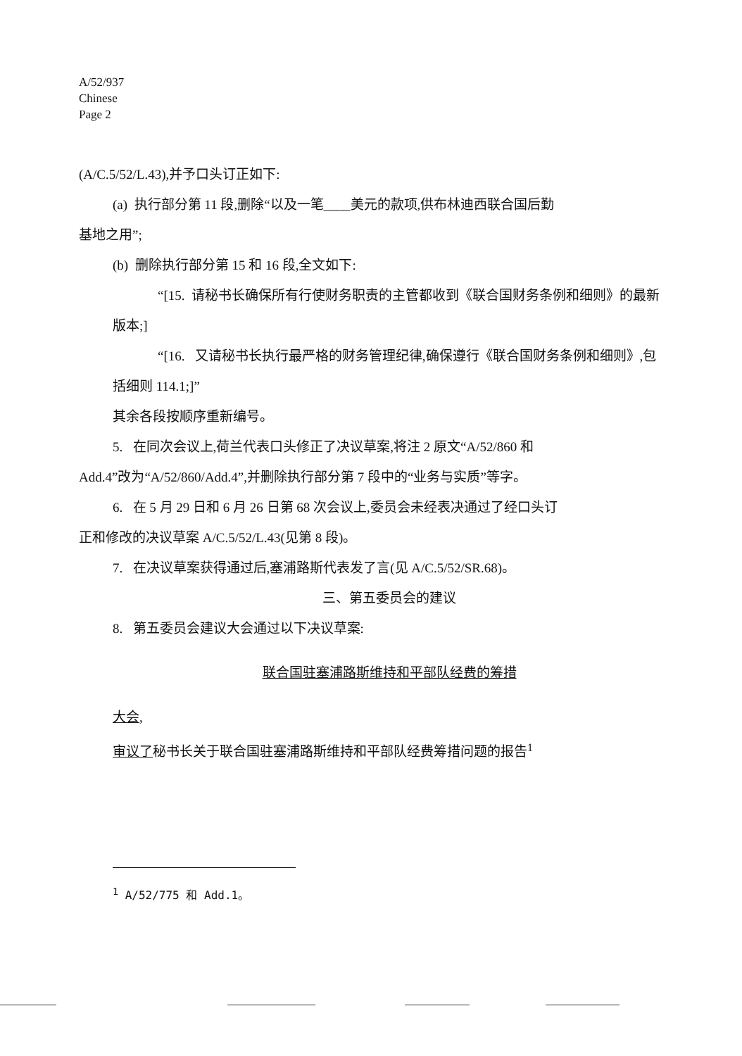A/52/937
Chinese
Page 2
(A/C.5/52/L.43),并予口头订正如下:
(a) 执行部分第 11 段,删除“以及一笔____美元的款项,供布林迪西联合国后勤
基地之用”;
(b) 删除执行部分第 15 和 16 段,全文如下:
“[15. 请秘书长确保所有行使财务职责的主管都收到《联合国财务条例和细则》的最新版本;]
“[16. 又请秘书长执行最严格的财务管理纪律,确保遵行《联合国财务条例和细则》,包括细则 114.1;]”
其余各段按顺序重新编号。
5. 在同次会议上,荷兰代表口头修正了决议草案,将注 2 原文“A/52/860 和
Add.4”改为“A/52/860/Add.4”,并删除执行部分第 7 段中的“业务与实质”等字。
6. 在 5 月 29 日和 6 月 26 日第 68 次会议上,委员会未经表决通过了经口头订
正和修改的决议草案 A/C.5/52/L.43(见第 8 段)。
7. 在决议草案获得通过后,塞浦路斯代表发了言(见 A/C.5/52/SR.68)。
三、第五委员会的建议
8. 第五委员会建议大会通过以下决议草案:
联合国驻塞浦路斯维持和平部队经费的筹措
大会,
审议了秘书长关于联合国驻塞浦路斯维持和平部队经费筹措问题的报告<sup>1</sup>
<sup>1</sup> A/52/775 和 Add.1。